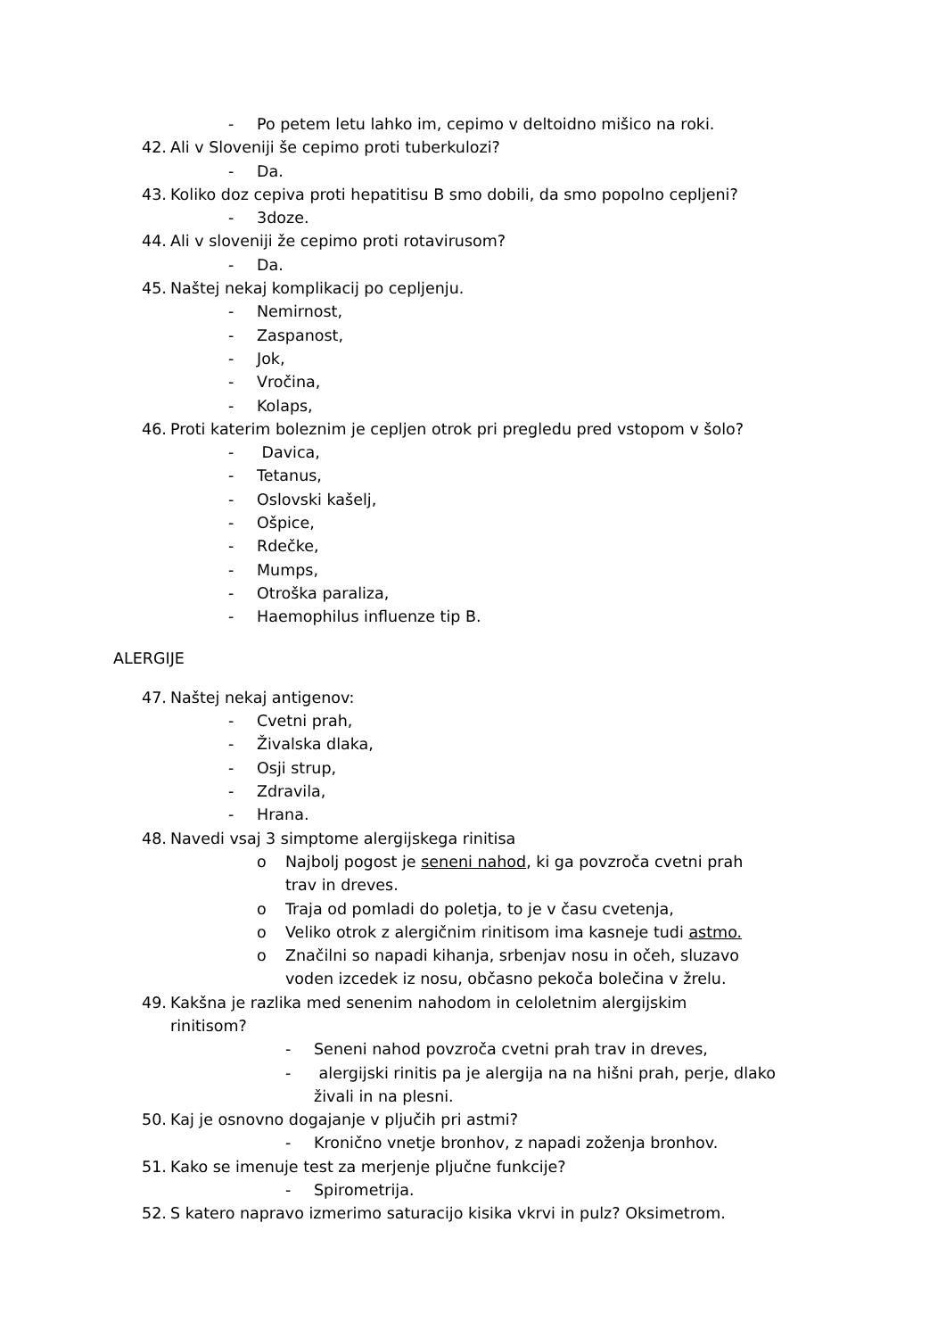- Po petem letu lahko im, cepimo v deltoidno mišico na roki.
42. Ali v Sloveniji še cepimo proti tuberkulozi?
- Da.
43. Koliko doz cepiva proti hepatitisu B smo dobili, da smo popolno cepljeni?
- 3doze.
44. Ali v sloveniji že cepimo proti rotavirusom?
- Da.
45. Naštej nekaj komplikacij po cepljenju.
- Nemirnost,
- Zaspanost,
- Jok,
- Vročina,
- Kolaps,
46. Proti katerim boleznim je cepljen otrok pri pregledu pred vstopom v šolo?
- Davica,
- Tetanus,
- Oslovski kašelj,
- Ošpice,
- Rdečke,
- Mumps,
- Otroška paraliza,
- Haemophilus influenze tip B.
ALERGIJE
47. Naštej nekaj antigenov:
- Cvetni prah,
- Živalska dlaka,
- Osji strup,
- Zdravila,
- Hrana.
48. Navedi vsaj 3 simptome alergijskega rinitisa
o Najbolj pogost je seneni nahod, ki ga povzroča cvetni prah
trav in dreves.
o Traja od pomladi do poletja, to je v času cvetenja,
o Veliko otrok z alergičnim rinitisom ima kasneje tudi astmo.
o Značilni so napadi kihanja, srbenjav nosu in očeh, sluzavo
voden izcedek iz nosu, občasno pekoča bolečina v žrelu.
49. Kakšna je razlika med senenim nahodom in celoletnim alergijskim
rinitisom?
- Seneni nahod povzroča cvetni prah trav in dreves,
- alergijski rinitis pa je alergija na na hišni prah, perje, dlako
živali in na plesni.
50. Kaj je osnovno dogajanje v pljučih pri astmi?
- Kronično vnetje bronhov, z napadi zoženja bronhov.
51. Kako se imenuje test za merjenje pljučne funkcije?
- Spirometrija.
52. S katero napravo izmerimo saturacijo kisika vkrvi in pulz? Oksimetrom.